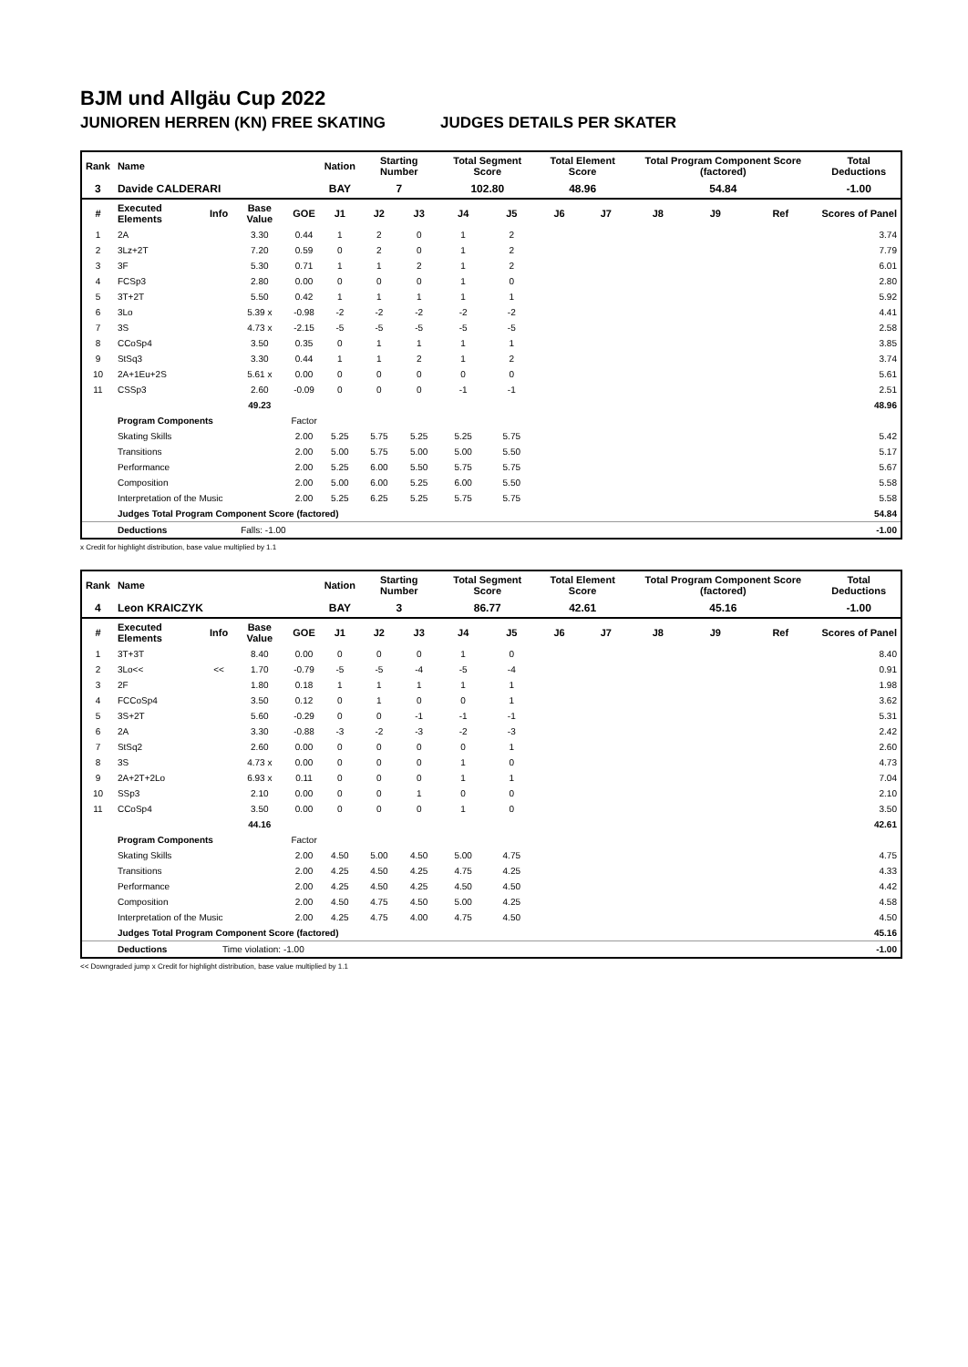BJM und Allgäu Cup 2022
JUNIOREN HERREN (KN) FREE SKATING JUDGES DETAILS PER SKATER
| Rank | Name | | | | Nation | Starting Number | | Total Segment Score | | Total Element Score | | Total Program Component Score (factored) | | | Total Deductions |
| --- | --- | --- | --- | --- | --- | --- | --- | --- | --- | --- | --- | --- | --- | --- | --- |
| 3 | Davide CALDERARI | | | | BAY | 7 | | 102.80 | | 48.96 | | 54.84 | | | -1.00 |
| # | Executed Elements | Info | Base Value | GOE | J1 | J2 | J3 | J4 | J5 | J6 | J7 | J8 | J9 | Ref | Scores of Panel |
| 1 | 2A | | 3.30 | 0.44 | 1 | 2 | 0 | 1 | 2 | | | | | | 3.74 |
| 2 | 3Lz+2T | | 7.20 | 0.59 | 0 | 2 | 0 | 1 | 2 | | | | | | 7.79 |
| 3 | 3F | | 5.30 | 0.71 | 1 | 1 | 2 | 1 | 2 | | | | | | 6.01 |
| 4 | FCSp3 | | 2.80 | 0.00 | 0 | 0 | 0 | 1 | 0 | | | | | | 2.80 |
| 5 | 3T+2T | | 5.50 | 0.42 | 1 | 1 | 1 | 1 | 1 | | | | | | 5.92 |
| 6 | 3Lo | | 5.39 x | -0.98 | -2 | -2 | -2 | -2 | -2 | | | | | | 4.41 |
| 7 | 3S | | 4.73 x | -2.15 | -5 | -5 | -5 | -5 | -5 | | | | | | 2.58 |
| 8 | CCoSp4 | | 3.50 | 0.35 | 0 | 1 | 1 | 1 | 1 | | | | | | 3.85 |
| 9 | StSq3 | | 3.30 | 0.44 | 1 | 1 | 2 | 1 | 2 | | | | | | 3.74 |
| 10 | 2A+1Eu+2S | | 5.61 x | 0.00 | 0 | 0 | 0 | 0 | 0 | | | | | | 5.61 |
| 11 | CSSp3 | | 2.60 | -0.09 | 0 | 0 | 0 | -1 | -1 | | | | | | 2.51 |
| | | | 49.23 | | | | | | | | | | | | 48.96 |
| | Program Components | | | Factor | | | | | | | | | | | |
| | Skating Skills | | | 2.00 | 5.25 | 5.75 | 5.25 | 5.25 | 5.75 | | | | | | 5.42 |
| | Transitions | | | 2.00 | 5.00 | 5.75 | 5.00 | 5.00 | 5.50 | | | | | | 5.17 |
| | Performance | | | 2.00 | 5.25 | 6.00 | 5.50 | 5.75 | 5.75 | | | | | | 5.67 |
| | Composition | | | 2.00 | 5.00 | 6.00 | 5.25 | 6.00 | 5.50 | | | | | | 5.58 |
| | Interpretation of the Music | | | 2.00 | 5.25 | 6.25 | 5.25 | 5.75 | 5.75 | | | | | | 5.58 |
| | Judges Total Program Component Score (factored) | | | | | | | | | | | | | | 54.84 |
| | Deductions | Falls: -1.00 | | | | | | | | | | | | | -1.00 |
x Credit for highlight distribution, base value multiplied by 1.1
| Rank | Name | | | | Nation | Starting Number | | Total Segment Score | | Total Element Score | | Total Program Component Score (factored) | | | Total Deductions |
| --- | --- | --- | --- | --- | --- | --- | --- | --- | --- | --- | --- | --- | --- | --- | --- |
| 4 | Leon KRAICZYK | | | | BAY | 3 | | 86.77 | | 42.61 | | 45.16 | | | -1.00 |
| # | Executed Elements | Info | Base Value | GOE | J1 | J2 | J3 | J4 | J5 | J6 | J7 | J8 | J9 | Ref | Scores of Panel |
| 1 | 3T+3T | | 8.40 | 0.00 | 0 | 0 | 0 | 1 | 0 | | | | | | 8.40 |
| 2 | 3Lo<< | << | 1.70 | -0.79 | -5 | -5 | -4 | -5 | -4 | | | | | | 0.91 |
| 3 | 2F | | 1.80 | 0.18 | 1 | 1 | 1 | 1 | 1 | | | | | | 1.98 |
| 4 | FCCoSp4 | | 3.50 | 0.12 | 0 | 1 | 0 | 0 | 1 | | | | | | 3.62 |
| 5 | 3S+2T | | 5.60 | -0.29 | 0 | 0 | -1 | -1 | -1 | | | | | | 5.31 |
| 6 | 2A | | 3.30 | -0.88 | -3 | -2 | -3 | -2 | -3 | | | | | | 2.42 |
| 7 | StSq2 | | 2.60 | 0.00 | 0 | 0 | 0 | 0 | 1 | | | | | | 2.60 |
| 8 | 3S | | 4.73 x | 0.00 | 0 | 0 | 0 | 1 | 0 | | | | | | 4.73 |
| 9 | 2A+2T+2Lo | | 6.93 x | 0.11 | 0 | 0 | 0 | 1 | 1 | | | | | | 7.04 |
| 10 | SSp3 | | 2.10 | 0.00 | 0 | 0 | 1 | 0 | 0 | | | | | | 2.10 |
| 11 | CCoSp4 | | 3.50 | 0.00 | 0 | 0 | 0 | 1 | 0 | | | | | | 3.50 |
| | | | 44.16 | | | | | | | | | | | | 42.61 |
| | Program Components | | | Factor | | | | | | | | | | | |
| | Skating Skills | | | 2.00 | 4.50 | 5.00 | 4.50 | 5.00 | 4.75 | | | | | | 4.75 |
| | Transitions | | | 2.00 | 4.25 | 4.50 | 4.25 | 4.75 | 4.25 | | | | | | 4.33 |
| | Performance | | | 2.00 | 4.25 | 4.50 | 4.25 | 4.50 | 4.50 | | | | | | 4.42 |
| | Composition | | | 2.00 | 4.50 | 4.75 | 4.50 | 5.00 | 4.25 | | | | | | 4.58 |
| | Interpretation of the Music | | | 2.00 | 4.25 | 4.75 | 4.00 | 4.75 | 4.50 | | | | | | 4.50 |
| | Judges Total Program Component Score (factored) | | | | | | | | | | | | | | 45.16 |
| | Deductions | Time violation: -1.00 | | | | | | | | | | | | | -1.00 |
<< Downgraded jump x Credit for highlight distribution, base value multiplied by 1.1